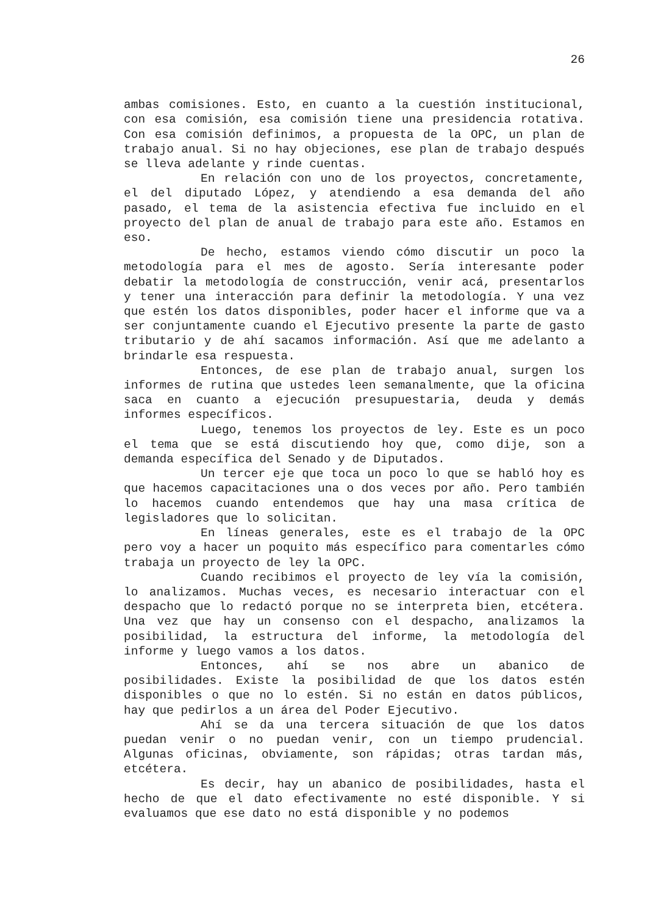26
ambas comisiones. Esto, en cuanto a la cuestión institucional, con esa comisión, esa comisión tiene una presidencia rotativa. Con esa comisión definimos, a propuesta de la OPC, un plan de trabajo anual. Si no hay objeciones, ese plan de trabajo después se lleva adelante y rinde cuentas.
En relación con uno de los proyectos, concretamente, el del diputado López, y atendiendo a esa demanda del año pasado, el tema de la asistencia efectiva fue incluido en el proyecto del plan de anual de trabajo para este año. Estamos en eso.
De hecho, estamos viendo cómo discutir un poco la metodología para el mes de agosto. Sería interesante poder debatir la metodología de construcción, venir acá, presentarlos y tener una interacción para definir la metodología. Y una vez que estén los datos disponibles, poder hacer el informe que va a ser conjuntamente cuando el Ejecutivo presente la parte de gasto tributario y de ahí sacamos información. Así que me adelanto a brindarle esa respuesta.
Entonces, de ese plan de trabajo anual, surgen los informes de rutina que ustedes leen semanalmente, que la oficina saca en cuanto a ejecución presupuestaria, deuda y demás informes específicos.
Luego, tenemos los proyectos de ley. Este es un poco el tema que se está discutiendo hoy que, como dije, son a demanda específica del Senado y de Diputados.
Un tercer eje que toca un poco lo que se habló hoy es que hacemos capacitaciones una o dos veces por año. Pero también lo hacemos cuando entendemos que hay una masa crítica de legisladores que lo solicitan.
En líneas generales, este es el trabajo de la OPC pero voy a hacer un poquito más específico para comentarles cómo trabaja un proyecto de ley la OPC.
Cuando recibimos el proyecto de ley vía la comisión, lo analizamos. Muchas veces, es necesario interactuar con el despacho que lo redactó porque no se interpreta bien, etcétera. Una vez que hay un consenso con el despacho, analizamos la posibilidad, la estructura del informe, la metodología del informe y luego vamos a los datos.
Entonces, ahí se nos abre un abanico de posibilidades. Existe la posibilidad de que los datos estén disponibles o que no lo estén. Si no están en datos públicos, hay que pedirlos a un área del Poder Ejecutivo.
Ahí se da una tercera situación de que los datos puedan venir o no puedan venir, con un tiempo prudencial. Algunas oficinas, obviamente, son rápidas; otras tardan más, etcétera.
Es decir, hay un abanico de posibilidades, hasta el hecho de que el dato efectivamente no esté disponible. Y si evaluamos que ese dato no está disponible y no podemos